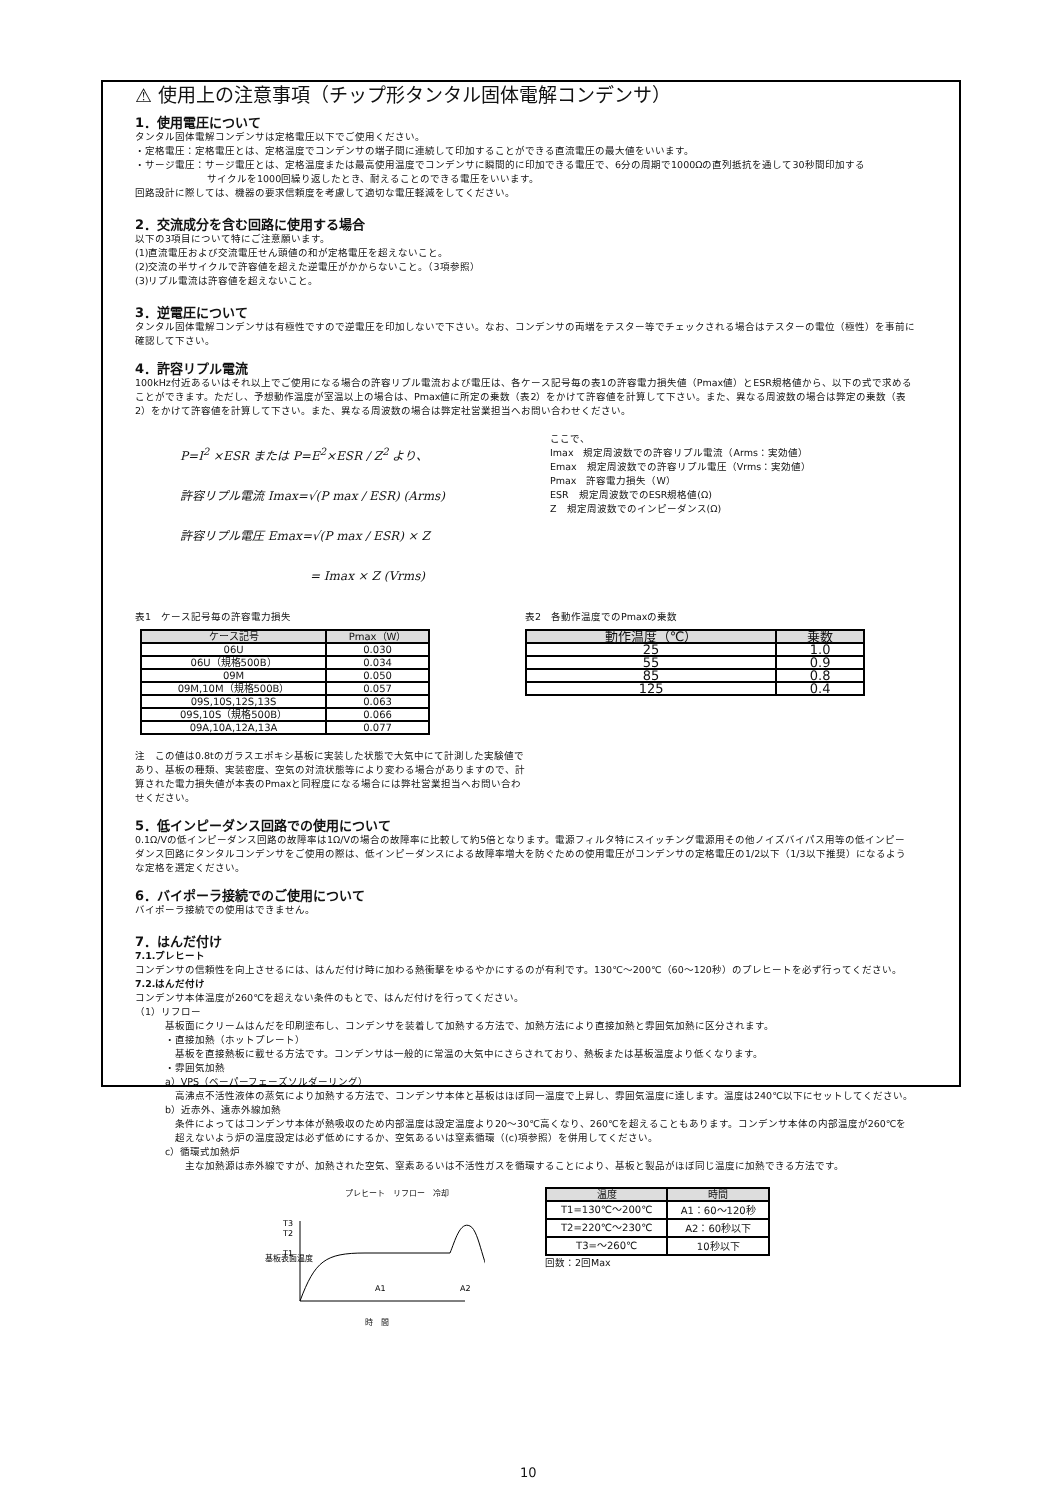⚠ 使用上の注意事項（チップ形タンタル固体電解コンデンサ）
1．使用電圧について
タンタル固体電解コンデンサは定格電圧以下でご使用ください。
・定格電圧：定格電圧とは、定格温度でコンデンサの端子間に連続して印加することができる直流電圧の最大値をいいます。
・サージ電圧：サージ電圧とは、定格温度または最高使用温度でコンデンサに瞬間的に印加できる電圧で、6分の周期で1000Ωの直列抵抗を通して30秒間印加する
サイクルを1000回繰り返したとき、耐えることのできる電圧をいいます。
回路設計に際しては、機器の要求信頼度を考慮して適切な電圧軽減をしてください。
2．交流成分を含む回路に使用する場合
以下の3項目について特にご注意願います。
(1)直流電圧および交流電圧せん頭値の和が定格電圧を超えないこと。
(2)交流の半サイクルで許容値を超えた逆電圧がかからないこと。（3項参照）
(3)リプル電流は許容値を超えないこと。
3．逆電圧について
タンタル固体電解コンデンサは有極性ですので逆電圧を印加しないで下さい。なお、コンデンサの両端をテスター等でチェックされる場合はテスターの電位（極性）を事前に確認して下さい。
4．許容リプル電流
100kHz付近あるいはそれ以上でご使用になる場合の許容リプル電流および電圧は、各ケース記号毎の表1の許容電力損失値（Pmax値）とESR規格値から、以下の式で求めることができます。ただし、予想動作温度が室温以上の場合は、Pmax値に所定の乗数（表2）をかけて許容値を計算して下さい。また、異なる周波数の場合は弊定の乗数（表2）をかけて許容値を計算して下さい。また、異なる周波数の場合は弊定社営業担当へお問い合わせください。
P=I<sup>2</sup> ×ESR または P=E<sup>2</sup>×ESR / Z<sup>2</sup> より、
許容リプル電流 Imax=√(P max / ESR) (Arms)
許容リプル電圧 Emax=√(P max / ESR) × Z
= Imax × Z (Vrms)
ここで、
Imax　規定周波数での許容リプル電流（Arms：実効値）
Emax　規定周波数での許容リプル電圧（Vrms：実効値）
Pmax　許容電力損失（W）
ESR　規定周波数でのESR規格値(Ω)
Z　規定周波数でのインピーダンス(Ω)
表1　ケース記号毎の許容電力損失
| ケース記号 | Pmax（W） |
| --- | --- |
| 06U | 0.030 |
| 06U（規格500B） | 0.034 |
| 09M | 0.050 |
| 09M,10M（規格500B） | 0.057 |
| 09S,10S,12S,13S | 0.063 |
| 09S,10S（規格500B） | 0.066 |
| 09A,10A,12A,13A | 0.077 |
表2　各動作温度でのPmaxの乗数
| 動作温度（℃） | 乗数 |
| --- | --- |
| 25 | 1.0 |
| 55 | 0.9 |
| 85 | 0.8 |
| 125 | 0.4 |
注　この値は0.8tのガラスエポキシ基板に実装した状態で大気中にて計測した実験値であり、基板の種類、実装密度、空気の対流状態等により変わる場合がありますので、計算された電力損失値が本表のPmaxと同程度になる場合には弊社営業担当へお問い合わせください。
5．低インピーダンス回路での使用について
0.1Ω/Vの低インピーダンス回路の故障率は1Ω/Vの場合の故障率に比較して約5倍となります。電源フィルタ特にスイッチング電源用その他ノイズバイパス用等の低インピーダンス回路にタンタルコンデンサをご使用の際は、低インピーダンスによる故障率増大を防ぐための使用電圧がコンデンサの定格電圧の1/2以下（1/3以下推奨）になるような定格を選定ください。
6．バイポーラ接続でのご使用について
バイポーラ接続での使用はできません。
7．はんだ付け
7.1.プレヒート
コンデンサの信頼性を向上させるには、はんだ付け時に加わる熱衝撃をゆるやかにするのが有利です。130℃～200℃（60～120秒）のプレヒートを必ず行ってください。
7.2.はんだ付け
コンデンサ本体温度が260℃を超えない条件のもとで、はんだ付けを行ってください。
（1）リフロー
基板面にクリームはんだを印刷塗布し、コンデンサを装着して加熱する方法で、加熱方法により直接加熱と雰囲気加熱に区分されます。
・直接加熱（ホットプレート）
基板を直接熱板に載せる方法です。コンデンサは一般的に常温の大気中にさらされており、熱板または基板温度より低くなります。
・雰囲気加熱
a）VPS（ベーパーフェーズソルダーリング）
高沸点不活性液体の蒸気により加熱する方法で、コンデンサ本体と基板はほぼ同一温度で上昇し、雰囲気温度に達します。温度は240℃以下にセットしてください。
b）近赤外、遠赤外線加熱
条件によってはコンデンサ本体が熱吸収のため内部温度は設定温度より20～30℃高くなり、260℃を超えることもあります。コンデンサ本体の内部温度が260℃を超えないよう炉の温度設定は必ず低めにするか、空気あるいは窒素循環（(c)項参照）を併用してください。
c）循環式加熱炉
主な加熱源は赤外線ですが、加熱された空気、窒素あるいは不活性ガスを循環することにより、基板と製品がほぼ同じ温度に加熱できる方法です。
プレヒート　リフロー　冷却
基板表面温度
T3
T2
T1
A1
A2
時　間
| 温度 | 時間 |
| --- | --- |
| T1=130℃～200℃ | A1：60～120秒 |
| T2=220℃～230℃ | A2：60秒以下 |
| T3=～260℃ | 10秒以下 |
回数：2回Max
10